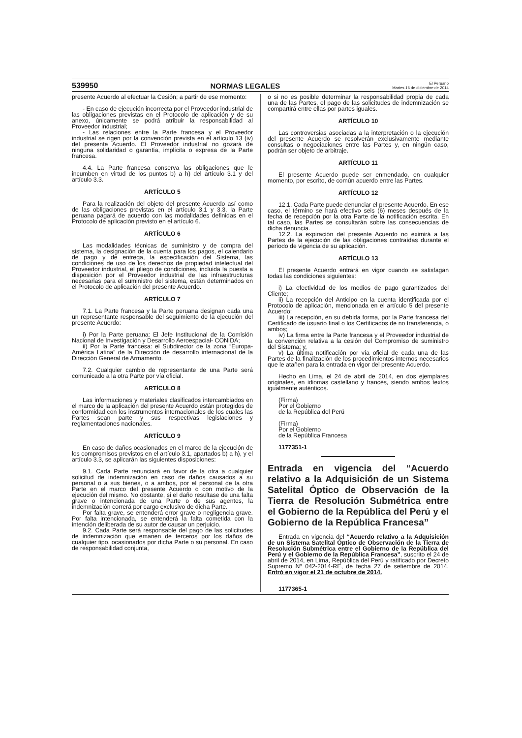539950 NORMAS LEGALES El Peruano
Martes 16 de diciembre de 2014
presente Acuerdo al efectuar la Cesión; a partir de ese momento:
- En caso de ejecución incorrecta por el Proveedor industrial de las obligaciones previstas en el Protocolo de aplicación y de su anexo, únicamente se podrá atribuir la responsabilidad al Proveedor industrial;
- Las relaciones entre la Parte francesa y el Proveedor industrial se rigen por la convención prevista en el artículo 13 (iv) del presente Acuerdo. El Proveedor industrial no gozará de ninguna solidaridad o garantía, implícita o expresa de la Parte francesa.
4.4. La Parte francesa conserva las obligaciones que le incumben en virtud de los puntos b) a h) del artículo 3.1 y del artículo 3.3.
ARTÍCULO 5
Para la realización del objeto del presente Acuerdo así como de las obligaciones previstas en el artículo 3.1 y 3.3, la Parte peruana pagará de acuerdo con las modalidades definidas en el Protocolo de aplicación previsto en el artículo 6.
ARTÍCULO 6
Las modalidades técnicas de suministro y de compra del sistema, la designación de la cuenta para los pagos, el calendario de pago y de entrega, la especificación del Sistema, las condiciones de uso de los derechos de propiedad intelectual del Proveedor industrial, el pliego de condiciones, incluida la puesta a disposición por el Proveedor industrial de las infraestructuras necesarias para el suministro del sistema, están determinados en el Protocolo de aplicación del presente Acuerdo.
ARTÍCULO 7
7.1. La Parte francesa y la Parte peruana designan cada una un representante responsable del seguimiento de la ejecución del presente Acuerdo:
i) Por la Parte peruana: El Jefe Institucional de la Comisión Nacional de Investigación y Desarrollo Aeroespacial- CONIDA;
ii) Por la Parte francesa: el Subdirector de la zona “Europa-América Latina” de la Dirección de desarrollo internacional de la Dirección General de Armamento.
7.2. Cualquier cambio de representante de una Parte será comunicado a la otra Parte por vía oficial.
ARTÍCULO 8
Las informaciones y materiales clasificados intercambiados en el marco de la aplicación del presente Acuerdo están protegidos de conformidad con los instrumentos internacionales de los cuales las Partes sean parte y sus respectivas legislaciones y reglamentaciones nacionales.
ARTÍCULO 9
En caso de daños ocasionados en el marco de la ejecución de los compromisos previstos en el artículo 3.1, apartados b) a h), y el artículo 3.3, se aplicarán las siguientes disposiciones:
9.1. Cada Parte renunciará en favor de la otra a cualquier solicitud de indemnización en caso de daños causados a su personal o a sus bienes, o a ambos, por el personal de la otra Parte en el marco del presente Acuerdo o con motivo de la ejecución del mismo. No obstante, si el daño resultase de una falta grave o intencionada de una Parte o de sus agentes, la indemnización correrá por cargo exclusivo de dicha Parte.
Por falta grave, se entenderá error grave o negligencia grave. Por falta intencionada, se entenderá la falta cometida con la intención deliberada de su autor de causar un perjuicio.
9.2. Cada Parte será responsable del pago de las solicitudes de indemnización que emanen de terceros por los daños de cualquier tipo, ocasionados por dicha Parte o su personal. En caso de responsabilidad conjunta,
o si no es posible determinar la responsabilidad propia de cada una de las Partes, el pago de las solicitudes de indemnización se compartirá entre ellas por partes iguales.
ARTÍCULO 10
Las controversias asociadas a la interpretación o la ejecución del presente Acuerdo se resolverán exclusivamente mediante consultas o negociaciones entre las Partes y, en ningún caso, podrán ser objeto de arbitraje.
ARTÍCULO 11
El presente Acuerdo puede ser enmendado, en cualquier momento, por escrito, de común acuerdo entre las Partes.
ARTÍCULO 12
12.1. Cada Parte puede denunciar el presente Acuerdo. En ese caso, el término se hará efectivo seis (6) meses después de la fecha de recepción por la otra Parte de la notificación escrita. En tal caso, las Partes se consultarán sobre las consecuencias de dicha denuncia.
12.2. La expiración del presente Acuerdo no eximirá a las Partes de la ejecución de las obligaciones contraídas durante el período de vigencia de su aplicación.
ARTÍCULO 13
El presente Acuerdo entrará en vigor cuando se satisfagan todas las condiciones siguientes:
i) La efectividad de los medios de pago garantizados del Cliente;
ii) La recepción del Anticipo en la cuenta identificada por el Protocolo de aplicación, mencionada en el artículo 5 del presente Acuerdo;
iii) La recepción, en su debida forma, por la Parte francesa del Certificado de usuario final o los Certificados de no transferencia, o ambos;
iv) La firma entre la Parte francesa y el Proveedor industrial de la convención relativa a la cesión del Compromiso de suministro del Sistema; y,
v) La última notificación por vía oficial de cada una de las Partes de la finalización de los procedimientos internos necesarios que le atañen para la entrada en vigor del presente Acuerdo.
Hecho en Lima, el 24 de abril de 2014, en dos ejemplares originales, en idiomas castellano y francés, siendo ambos textos igualmente auténticos.
(Firma)
Por el Gobierno
de la República del Perú
(Firma)
Por el Gobierno
de la República Francesa
1177351-1
Entrada en vigencia del “Acuerdo relativo a la Adquisición de un Sistema Satelital Óptico de Observación de la Tierra de Resolución Submétrica entre el Gobierno de la República del Perú y el Gobierno de la República Francesa”
Entrada en vigencia del “Acuerdo relativo a la Adquisición de un Sistema Satelital Óptico de Observación de la Tierra de Resolución Submétrica entre el Gobierno de la República del Perú y el Gobierno de la República Francesa”, suscrito el 24 de abril de 2014, en Lima, República del Perú y ratificado por Decreto Supremo Nº 042-2014-RE, de fecha 27 de setiembre de 2014. Entró en vigor el 21 de octubre de 2014.
1177365-1